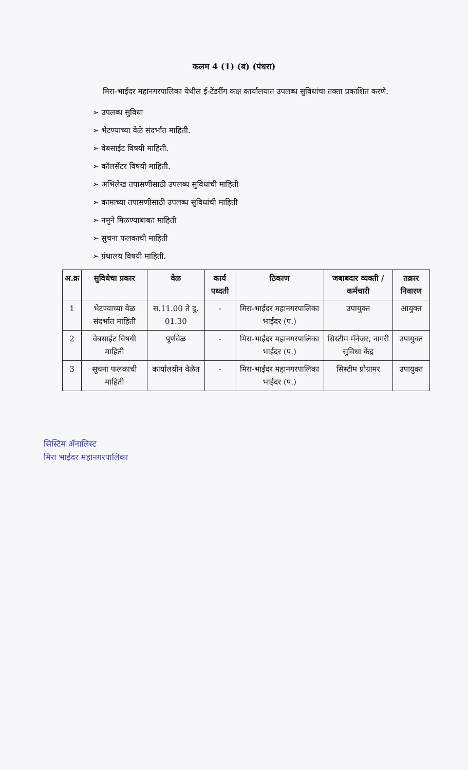कलम 4 (1) (ब) (पंधरा)
मिरा-भाईंदर महानगरपालिका येथील ई-टेंडरींग कक्ष कार्यालयात उपलब्ध सुविधांचा तक्ता प्रकाशित करणे.
➢ उपलब्ध सुविधा
➢ भेटण्याच्या वेळे संदर्भात माहिती.
➢ वेबसाईट विषयी माहिती.
➢ कॉलसेंटर विषयी माहिती.
➢ अभिलेख तपासणीसाठी उपलब्ध सुविधांची माहिती
➢ कामाच्या तपासणीसाठी उपलब्ध सुविधांची माहिती
➢ नमुने मिळण्याबाबत माहिती
➢ सुचना फलकाची माहिती
➢ ग्रंथालय विषयी माहिती.
| अ.क्र | सुविधेचा प्रकार | वेळ | कार्य पध्दती | ठिकाण | जबाबदार व्यक्ती / कर्मचारी | तक्रार निवारण |
| --- | --- | --- | --- | --- | --- | --- |
| 1 | भेटण्याच्या वेळ संदर्भात माहिती | स.11.00 ते दु. 01.30 | - | मिरा-भाईंदर महानगरपालिका भाईंदर (प.) | उपायुक्त | आयुक्त |
| 2 | वेबसाईट विषयी माहिती | पूर्णवेळ | - | मिरा-भाईंदर महानगरपालिका भाईंदर (प.) | सिस्टीम मॅनेजर, नागरी सुविधा केंद्र | उपायुक्त |
| 3 | सूचना फलकाची माहिती | कार्यालयीन वेळेत | - | मिरा-भाईंदर महानगरपालिका भाईंदर (प.) | सिस्टीम प्रोग्रामर | उपायुक्त |
सिस्टिम ॲनालिस्ट
मिरा भाईंदर महानगरपालिका